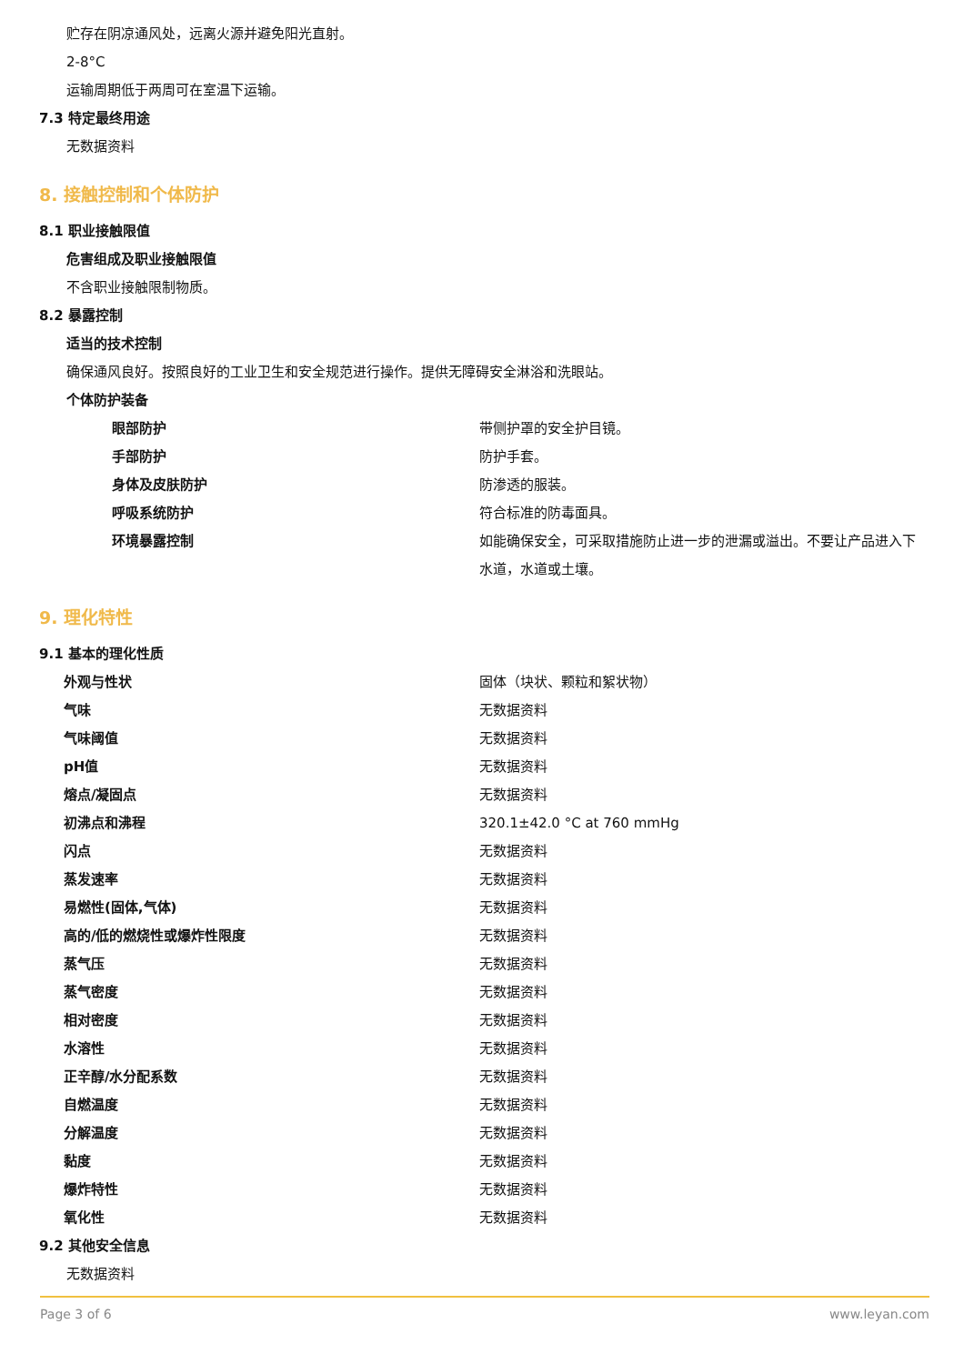贮存在阴凉通风处，远离火源并避免阳光直射。
2-8°C
运输周期低于两周可在室温下运输。
7.3 特定最终用途
无数据资料
8. 接触控制和个体防护
8.1 职业接触限值
危害组成及职业接触限值
不含职业接触限制物质。
8.2 暴露控制
适当的技术控制
确保通风良好。按照良好的工业卫生和安全规范进行操作。提供无障碍安全淋浴和洗眼站。
个体防护装备
| 眼部防护 | 带侧护罩的安全护目镜。 |
| 手部防护 | 防护手套。 |
| 身体及皮肤防护 | 防渗透的服装。 |
| 呼吸系统防护 | 符合标准的防毒面具。 |
| 环境暴露控制 | 如能确保安全，可采取措施防止进一步的泄漏或溢出。不要让产品进入下水道，水道或土壤。 |
9. 理化特性
9.1 基本的理化性质
| 外观与性状 | 固体（块状、颗粒和絮状物） |
| 气味 | 无数据资料 |
| 气味阈值 | 无数据资料 |
| pH值 | 无数据资料 |
| 熔点/凝固点 | 无数据资料 |
| 初沸点和沸程 | 320.1±42.0 °C at 760 mmHg |
| 闪点 | 无数据资料 |
| 蒸发速率 | 无数据资料 |
| 易燃性(固体,气体) | 无数据资料 |
| 高的/低的燃烧性或爆炸性限度 | 无数据资料 |
| 蒸气压 | 无数据资料 |
| 蒸气密度 | 无数据资料 |
| 相对密度 | 无数据资料 |
| 水溶性 | 无数据资料 |
| 正辛醇/水分配系数 | 无数据资料 |
| 自燃温度 | 无数据资料 |
| 分解温度 | 无数据资料 |
| 黏度 | 无数据资料 |
| 爆炸特性 | 无数据资料 |
| 氧化性 | 无数据资料 |
9.2 其他安全信息
无数据资料
Page 3 of 6 www.leyan.com